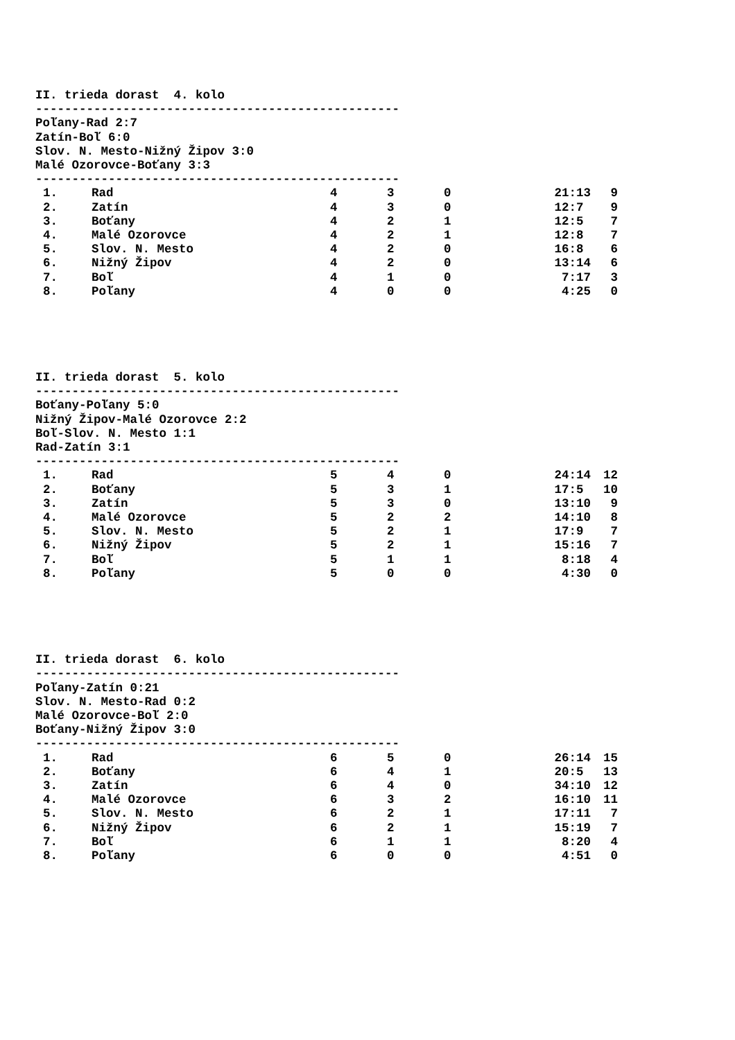II. trieda dorast 4. kolo
--------------------------------------------------
Poľany-Rad 2:7
Zatín-Boľ 6:0
Slov. N. Mesto-Nižný Žipov 3:0
Malé Ozorovce-Boťany 3:3
--------------------------------------------------
| 1. | | Rad | 4 | 3 | 0 | 21:13 | 9 |
| 2. | | Zatín | 4 | 3 | 0 | 12:7 | 9 |
| 3. | | Boťany | 4 | 2 | 1 | 12:5 | 7 |
| 4. | | Malé Ozorovce | 4 | 2 | 1 | 12:8 | 7 |
| 5. | | Slov. N. Mesto | 4 | 2 | 0 | 16:8 | 6 |
| 6. | | Nižný Žipov | 4 | 2 | 0 | 13:14 | 6 |
| 7. | | Boľ | 4 | 1 | 0 | 7:17 | 3 |
| 8. | | Poľany | 4 | 0 | 0 | 4:25 | 0 |
II. trieda dorast 5. kolo
--------------------------------------------------
Boťany-Poľany 5:0
Nižný Žipov-Malé Ozorovce 2:2
Boľ-Slov. N. Mesto 1:1
Rad-Zatín 3:1
--------------------------------------------------
| 1. | | Rad | 5 | 4 | 0 | 24:14 | 12 |
| 2. | | Boťany | 5 | 3 | 1 | 17:5 | 10 |
| 3. | | Zatín | 5 | 3 | 0 | 13:10 | 9 |
| 4. | | Malé Ozorovce | 5 | 2 | 2 | 14:10 | 8 |
| 5. | | Slov. N. Mesto | 5 | 2 | 1 | 17:9 | 7 |
| 6. | | Nižný Žipov | 5 | 2 | 1 | 15:16 | 7 |
| 7. | | Boľ | 5 | 1 | 1 | 8:18 | 4 |
| 8. | | Poľany | 5 | 0 | 0 | 4:30 | 0 |
II. trieda dorast 6. kolo
--------------------------------------------------
Poľany-Zatín 0:21
Slov. N. Mesto-Rad 0:2
Malé Ozorovce-Boľ 2:0
Boťany-Nižný Žipov 3:0
--------------------------------------------------
| 1. | | Rad | 6 | 5 | 0 | 26:14 | 15 |
| 2. | | Boťany | 6 | 4 | 1 | 20:5 | 13 |
| 3. | | Zatín | 6 | 4 | 0 | 34:10 | 12 |
| 4. | | Malé Ozorovce | 6 | 3 | 2 | 16:10 | 11 |
| 5. | | Slov. N. Mesto | 6 | 2 | 1 | 17:11 | 7 |
| 6. | | Nižný Žipov | 6 | 2 | 1 | 15:19 | 7 |
| 7. | | Boľ | 6 | 1 | 1 | 8:20 | 4 |
| 8. | | Poľany | 6 | 0 | 0 | 4:51 | 0 |